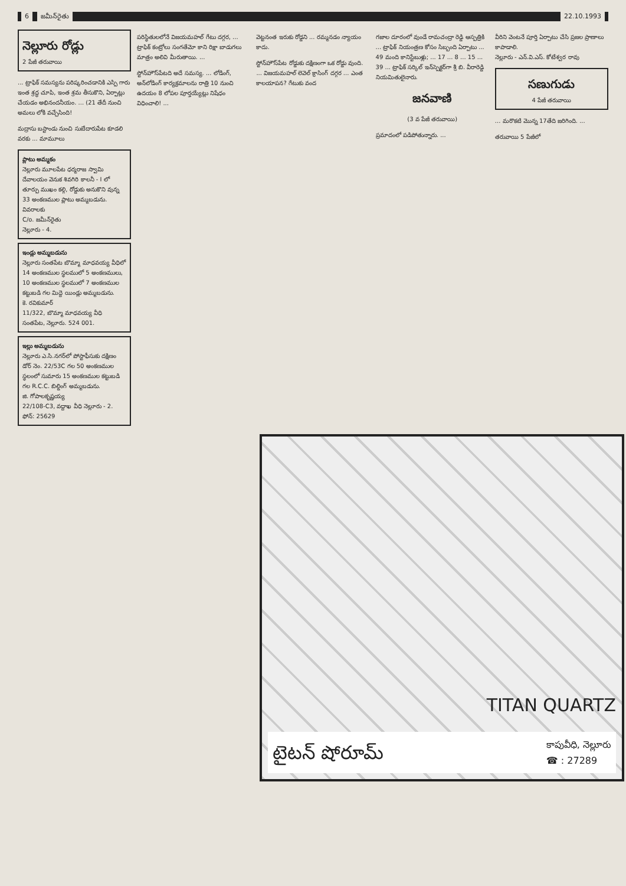6 జమీన్‌రైతు 22.10.1993
నెల్లూరు రోడ్లు
2 పేజీ తరువాయి
... ట్రాఫిక్ సమస్యను పరిష్కరించడానికి ఎస్పి గారు ఇంత శ్రద్ధ చూపి, ఇంత శ్రమ తీసుకొని, ఏర్పాట్లు చేయడం అభినందనీయం. ... (21 తేదీ నుంచి అమలు లోకి వచ్చేసింది!
మద్రాసు బస్టాండు నుంచి సుబేదారుపేట కూడలి వరకు ... మామూలు
ప్లాటు అమ్మకం
నెల్లూరు మూలపేట ధర్మరాజ స్వామి దేవాలయం వెనుక శివగిరి కాలనీ - I లో తూర్పు ముఖం కల్గి, రోడ్డుకు అనుకొని వున్న 33 అంకణముల ప్లాటు అమ్మబడును.
వివరాలకు
C/o. జమీన్‌రైతు
నెల్లూరు - 4.
ఇండ్లు అమ్మబడును
నెల్లూరు సంతపేట బొమ్మా మాధవయ్య వీధిలో 14 అంకణముల స్థలములో 5 అంకణములు, 10 అంకణముల స్థలములో 7 అంకణముల కట్టుబడి గల మిద్దె యిండ్లు అమ్మబడును.
కె. రవికుమార్
11/322, బొమ్మా మాధవయ్య వీధి సంతపేట, నెల్లూరు. 524 001.
ఇల్లు అమ్మబడును
నెల్లూరు ఎ.సి.నగర్‌లో పోస్టాఫీసుకు దక్షిణం డోర్ నెం. 22/53C గల 50 అంకణముల స్థలంలో సుమారు 15 అంకణముల కట్టుబడి గల R.C.C. బిల్డింగ్ అమ్మబడును.
జి. గోపాలకృష్ణయ్య
22/108-C3, వద్దాఖ వీధి నెల్లూరు - 2.
ఫోన్: 25629
పరిస్థితులలోనే విజయమహల్ గేటు దగ్గర, ... ట్రాఫిక్ కంట్రోలు సంగతేమో కాని రిక్షా బాడుగలు మాత్రం అలివి మీరుతాయి. ...
స్టోన్‌హౌస్‌పేటది అదే సమస్య. ... లోడింగ్, అన్‌లోడింగ్ కార్యక్రమాలను రాత్రి 10 నుంచి ఉదయం 8 లోపల పూర్తయ్యేట్లు నిషేధం విధించాలి! ...
వెట్టనంత ఇరుకు రోడ్డని ... రమ్మనడం న్యాయం కాదు.
స్టోన్‌హౌస్‌పేట రోడ్డుకు దక్షిణంగా ఒక రోడ్డు వుంది. ... విజయమహల్ లెవెల్ క్రాసింగ్ దగ్గర ... ఎంత కాలయాపన? గేటుకు వంద
గజాల దూరంలో వుండే రామచంద్రా రెడ్డి ఆస్పత్రికి ... ట్రాఫిక్ నియంత్రణ కోసం సిబ్బంది ఏర్పాటు ... 49 మంది కానిస్టేబుళ్లు; ... 17 ... 8 ... 15 ... 39 ... ట్రాఫిక్ సర్కిల్ ఇన్‌స్పెక్టర్‌గా శ్రీ బి. వీరారెడ్డి నియమితులైనారు.
జనవాణి
(3 వ పేజీ తరువాయి)
ప్రమాదంలో పడిపోతున్నారు. ...
వీరిని వెంటనే పూర్తి ఏర్పాటు చేసి ప్రజల ప్రాణాలు కాపాడాలి.
నెల్లూరు - ఎన్.వి.ఎస్. కోటేశ్వర రావు
సణుగుడు
4 పేజీ తరువాయి
... మరొకటి మొన్న 17తేది జరిగింది. ...
తరువాయి 5 పేజీలో
TITAN QUARTZ
టైటన్ షోరూమ్ కాపువీధి, నెల్లూరు
☎ : 27289